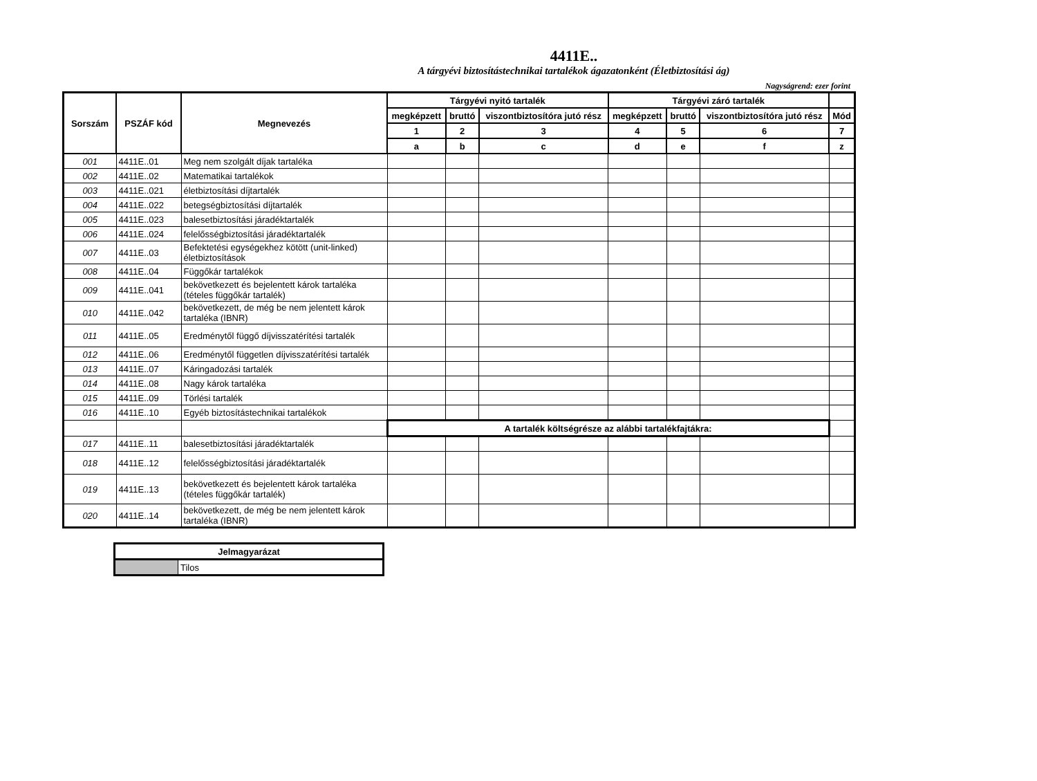4411E..
A tárgyévi biztosítástechnikai tartalékok ágazatonként (Életbiztosítási ág)
Nagyságrend: ezer forint
| Sorszám | PSZÁF kód | Megnevezés | Tárgyévi nyitó tartalék | | | Tárgyévi záró tartalék | | | |
| --- | --- | --- | --- | --- | --- | --- | --- | --- | --- |
| | | | megképzett | bruttó | viszontbiztosítóra jutó rész | megképzett | bruttó | viszontbiztosítóra jutó rész | Mód |
| | | | 1 | 2 | 3 | 4 | 5 | 6 | 7 |
| | | | a | b | c | d | e | f | z |
| 001 | 4411E..01 | Meg nem szolgált díjak tartaléka | | | | | | | |
| 002 | 4411E..02 | Matematikai tartalékok | | | | | | | |
| 003 | 4411E..021 | életbiztosítási díjtartalék | | | | | | | |
| 004 | 4411E..022 | betegségbiztosítási díjtartalék | | | | | | | |
| 005 | 4411E..023 | balesetbiztosítási járadéktartalék | | | | | | | |
| 006 | 4411E..024 | felelősségbiztosítási járadéktartalék | | | | | | | |
| 007 | 4411E..03 | Befektetési egységekhez kötött (unit-linked) életbiztosítások | | | | | | | |
| 008 | 4411E..04 | Függőkár tartalékok | | | | | | | |
| 009 | 4411E..041 | bekövetkezett és bejelentett károk tartaléka (tételes függőkár tartalék) | | | | | | | |
| 010 | 4411E..042 | bekövetkezett, de még be nem jelentett károk tartaléka (IBNR) | | | | | | | |
| 011 | 4411E..05 | Eredménytől függő díjvisszatérítési tartalék | | | | | | | |
| 012 | 4411E..06 | Eredménytől független díjvisszatérítési tartalék | | | | | | | |
| 013 | 4411E..07 | Káringadozási tartalék | | | | | | | |
| 014 | 4411E..08 | Nagy károk tartaléka | | | | | | | |
| 015 | 4411E..09 | Törlési tartalék | | | | | | | |
| 016 | 4411E..10 | Egyéb biztosítástechnikai tartalékok | | | | | | | |
| | | | A tartalék költségrésze az alábbi tartalékfajtákra: | | | | | | |
| 017 | 4411E..11 | balesetbiztosítási járadéktartalék | | | | | | | |
| 018 | 4411E..12 | felelősségbiztosítási járadéktartalék | | | | | | | |
| 019 | 4411E..13 | bekövetkezett és bejelentett károk tartaléka (tételes függőkár tartalék) | | | | | | | |
| 020 | 4411E..14 | bekövetkezett, de még be nem jelentett károk tartaléka (IBNR) | | | | | | | |
| Jelmagyarázat | |
| --- | --- |
| | Tilos |